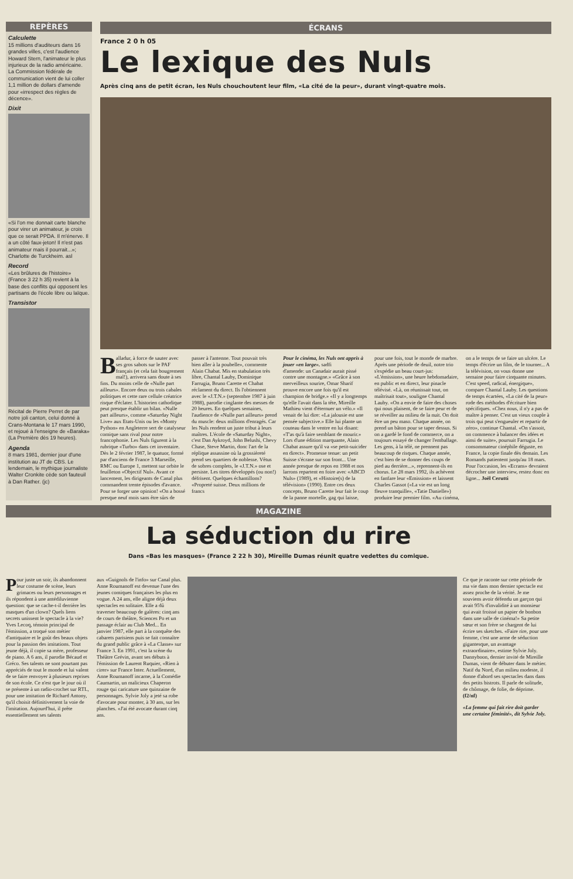REPÈRES
Calculette
15 millions d'auditeurs dans 16 grandes villes, c'est l'audience Howard Stern, l'animateur le plus injurieux de la radio américaine. La Commission fédérale de communication vient de lui coller 1,1 million de dollars d'amende pour «irrespect des règles de décence».
Dixit
«Si l'on me donnait carte blanche pour virer un animateur, je crois que ce serait PPDA. Il m'énerve. Il a un côté faux-jeton! Il n'est pas animateur mais il pourrait...»; Charlotte de Turckheim. asl
Record
«Les brûlures de l'histoire» (France 3 22 h 35) revient à la base des conflits qui opposent les partisans de l'école libre ou laïque.
Transistor
Récital de Pierre Perret de par notre joli canton, celui donné à Crans-Montana le 17 mars 1990, et rejoué à l'enseigne de «Baraka» (La Première dès 19 heures).
Agenda
8 mars 1981, dernier jour d'une institution au JT de CBS. Le lendemain, le mythique journaliste Walter Cronkite cède son fauteuil à Dan Rather. (jc)
ÉCRANS
France 2 0 h 05
Le lexique des Nuls
Après cinq ans de petit écran, les Nuls chouchoutent leur film, «La cité de la peur», durant vingt-quatre mois.
Balladur, à force de sauter avec ses gros sabots sur le PAF français (et cela fait bougrement mal!), arrivera sans doute à ses fins. Du moins celle de «Nulle part ailleurs». Encore deux ou trois cabales politiques et cette rare cellule créatrice risque d'éclater. L'historien cathodique peut presque établir un bilan. «Nulle part ailleurs», comme «Saturday Night Live» aux Etats-Unis ou les «Monty Python» en Angleterre sert de catalyseur comique sans rival pour notre francophonie. Les Nuls figurent à la rubrique «Turbo» dans cet inventaire. Dès le 2 février 1987, le quatuor, formé par d'anciens de France 3 Marseille, RMC ou Europe 1, mettent sur orbite le feuilleton «Objectif Nul». Avant ce lancement, les dirigeants de Canal plus commandent trente épisodes d'avance. Pour se forger une opinion! «On a bossé presque neuf mois sans être sûrs de passer à l'antenne. Tout pouvait très bien aller à la poubelle», commente Alain Chabat. Mis en stabulation très libre, Chantal Lauby, Dominique Farrugia, Bruno Carette et Chabat réclament du direct. Ils l'obtiennent avec le «J.T.N.» (septembre 1987 à juin 1988), parodie cinglante des messes de 20 heures. En quelques semaines, l'audience de «Nulle part ailleurs» prend du muscle: deux millions d'enragés. Car les Nuls rendent un juste tribut à leurs maîtres. L'école de «Saturday Night», c'est Dan Aykroyd, John Belushi, Chevy Chase, Steve Martin, donc l'art de la réplique assassine où la grossièreté prend ses quartiers de noblesse. Vêtus de sobres complets, le «J.T.N.» ose et persiste. Les titres développés (ou non!) défrisent. Quelques échantillons? «Propreté suisse. Deux millions de francs
Pour le cinéma, les Nuls ont appris à jouer «en large». sadfi
d'amende: un Canadair aurait pissé contre une montagne.» «Grâce à son merveilleux sourire, Omar Sharif prouve encore une fois qu'il est champion de bridge.» «Il y a longtemps qu'elle l'avait dans la tête, Mireille Mathieu vient d'éternuer un vélo.» «Il venait de lui dire: «La jalousie est une pensée subjective.» Elle lui plante un couteau dans le ventre en lui disant: «T'as qu'à faire semblant de mourir.» Lors d'une édition marquante, Alain Chabat assure qu'il va «se petit-suicider en direct». Promesse tenue: un petit Suisse s'écrase sur son front... Une année presque de repos en 1988 et nos larrons repartent en foire avec «ABCD Nuls» (1989), et «Histoire(s) de la télévision» (1990). Entre ces deux concepts, Bruno Carette leur fait le coup de la panne mortelle, gag qui laisse, pour une fois, tout le monde de marbre. Après une période de deuil, notre trio s'expédie un beau court-jus: «L'émission», une heure hebdomadaire, en public et en direct, leur pinacle télévisé. «Là, on réunissait tout, on maîtrisait tout», souligne Chantal Lauby. «On a envie de faire des choses qui nous plaisent, de se faire peur et de se réveiller au milieu de la nuit. On doit être un peu maso. Chaque année, on prend un bâton pour se taper dessus. Si on a gardé le fond de commerce, on a toujours essayé de changer l'emballage. Les gens, à la télé, ne prennent pas beaucoup de risques. Chaque année, c'est bien de se donner des coups de pied au derrière...», reprennent-ils en chorus. Le 28 mars 1992, ils achèvent en fanfare leur «Emission» et laissent Charles Gassot («La vie est un long fleuve tranquille», «Tatie Danielle») produire leur premier film. «Au cinéma, on a le temps de se faire un ulcère. Le temps d'écrire un film, de le tourner... A la télévision, on vous donne une semaine pour faire cinquante minutes. C'est speed, radical, énergique», compare Chantal Lauby. Les questions de temps écartées, «La cité de la peur» rode des méthodes d'écriture bien spécifiques. «Chez nous, il n'y a pas de maître à penser. C'est un vieux couple à trois qui peut s'engueuler et repartir de zéro», continue Chantal. «On s'assoit, on commence à balancer des idées et ainsi de suite», poursuit Farrugia. Le consommateur cinéphile déguste, en France, la copie finale dès demain. Les Romands patientent jusqu'au 18 mars. Pour l'occasion, les «Ecrans» devraient décrocher une interview, restez donc en ligne... Joël Cerutti
MAGAZINE
La séduction du rire
Dans «Bas les masques» (France 2 22 h 30), Mireille Dumas réunit quatre vedettes du comique.
Pour juste un soir, ils abandonnent leur costume de scène, leurs grimaces ou leurs personnages et ils répondent à une antédiluvienne question: que se cache-t-il derrière les masques d'un clown? Quels liens secrets unissent le spectacle à la vie? Yves Lecoq, témoin principal de l'émission, a troqué son métier d'antiquaire et le goût des beaux objets pour la passion des imitations. Tout jeune déjà, il copie sa mère, professeur de piano. A 6 ans, il parodie Bécaud et Gréco. Ses talents ne sont pourtant pas appréciés de tout le monde et lui valent de se faire renvoyer à plusieurs reprises de son école. Ce n'est que le jour où il se présente à un radio-crochet sur RTL, pour une imitation de Richard Antony, qu'il choisit définitivement la voie de l'imitation. Aujourd'hui, il prête essentiellement ses talents
aux «Guignols de l'info» sur Canal plus. Anne Roumanoff est devenue l'une des jeunes comiques françaises les plus en vogue. A 24 ans, elle aligne déjà deux spectacles en solitaire. Elle a dû traverser beaucoup de galères: cinq ans de cours de théâtre, Sciences Po et un passage éclair au Club Med... En janvier 1987, elle part à la conquête des cabarets parisiens puis se fait connaître du grand public grâce à «La Classe» sur France 3. En 1991, c'est la scène du Théâtre Grévin, avant ses débuts à l'émission de Laurent Ruquier, «Rien à cirer» sur France Inter. Actuellement, Anne Roumanoff incarne, à la Comédie Caumartin, un malicieux Chaperon rouge qui caricature une quinzaine de personnages. Sylvie Joly a jeté sa robe d'avocate pour monter, à 30 ans, sur les planches. «J'ai été avocate durant cinq ans.
Ce que je raconte sur cette période de ma vie dans mon dernier spectacle est assez proche de la vérité. Je me souviens avoir défendu un garçon qui avait 95% d'invalidité à un monsieur qui avait froissé un papier de bonbon dans une salle de cinéma!» Sa petite sœur et son frère se chargent de lui écrire ses sketches. «Faire rire, pour une femme, c'est une arme de séduction gigantesque, un avantage extraordinaire», estime Sylvie Joly. Dannyboon, dernier invité de Mireille Dumas, vient de débuter dans le métier. Natif du Nord, d'un milieu modeste, il donne d'abord ses spectacles dans dans des petits bistrots. Il parle de solitude, de chômage, de folie, de déprime. (f2/nf)
«La femme qui fait rire doit garder une certaine féminité», dit Sylvie Joly.